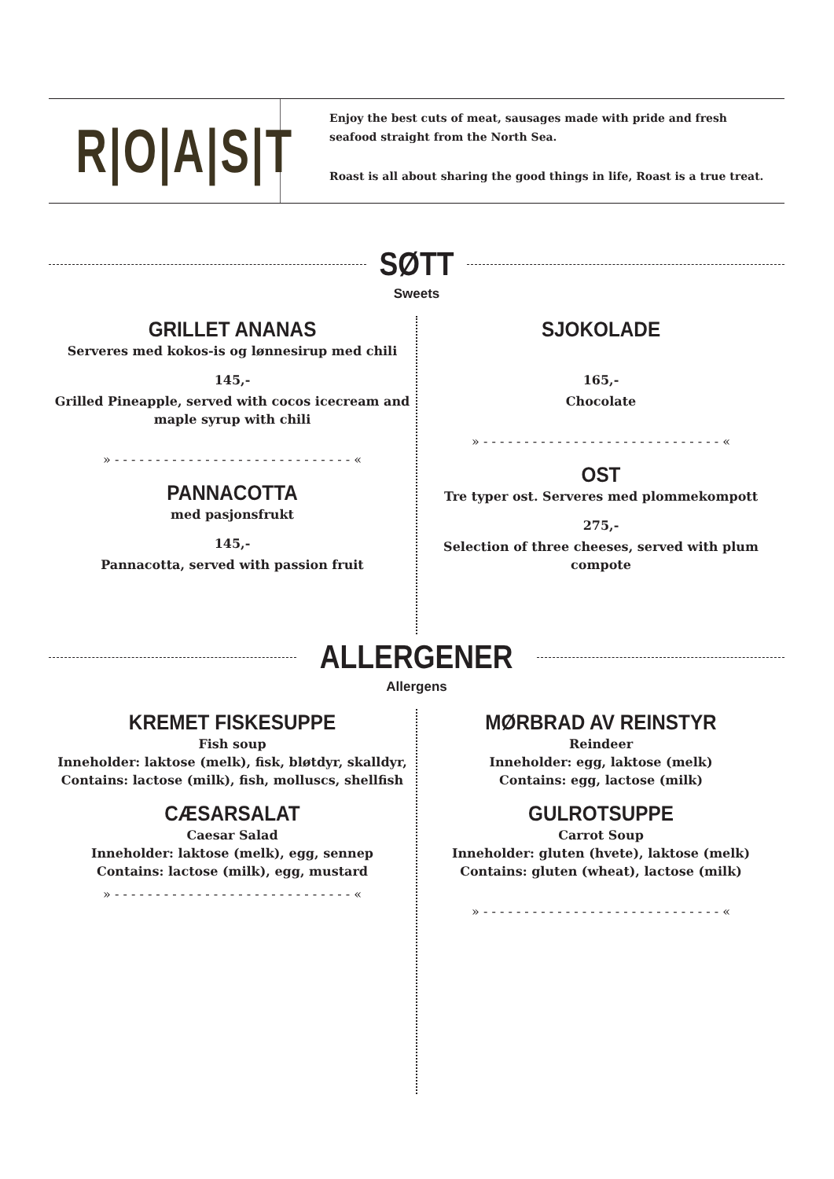R|O|A|S|T
Enjoy the best cuts of meat, sausages made with pride and fresh seafood straight from the North Sea.
Roast is all about sharing the good things in life, Roast is a true treat.
SØTT
Sweets
GRILLET ANANAS
Serveres med kokos-is og lønnesirup med chili
145,-
Grilled Pineapple, served with cocos icecream and maple syrup with chili
» - - - - - - - - - - - - - - - - - - - - - - - - - - - - - «
PANNACOTTA
med pasjonsfrukt
145,-
Pannacotta, served with passion fruit
SJOKOLADE
165,-
Chocolate
» - - - - - - - - - - - - - - - - - - - - - - - - - - - - - «
OST
Tre typer ost. Serveres med plommekompott
275,-
Selection of three cheeses, served with plum compote
ALLERGENER
Allergens
KREMET FISKESUPPE
Fish soup
Inneholder: laktose (melk), fisk, bløtdyr, skalldyr,
Contains: lactose (milk), fish, molluscs, shellfish
CÆSARSALAT
Caesar Salad
Inneholder: laktose (melk), egg, sennep
Contains: lactose (milk), egg, mustard
» - - - - - - - - - - - - - - - - - - - - - - - - - - - - - «
MØRBRAD AV REINSTYR
Reindeer
Inneholder: egg, laktose (melk)
Contains: egg, lactose (milk)
GULROTSUPPE
Carrot Soup
Inneholder: gluten (hvete), laktose (melk)
Contains: gluten (wheat), lactose (milk)
» - - - - - - - - - - - - - - - - - - - - - - - - - - - - - «